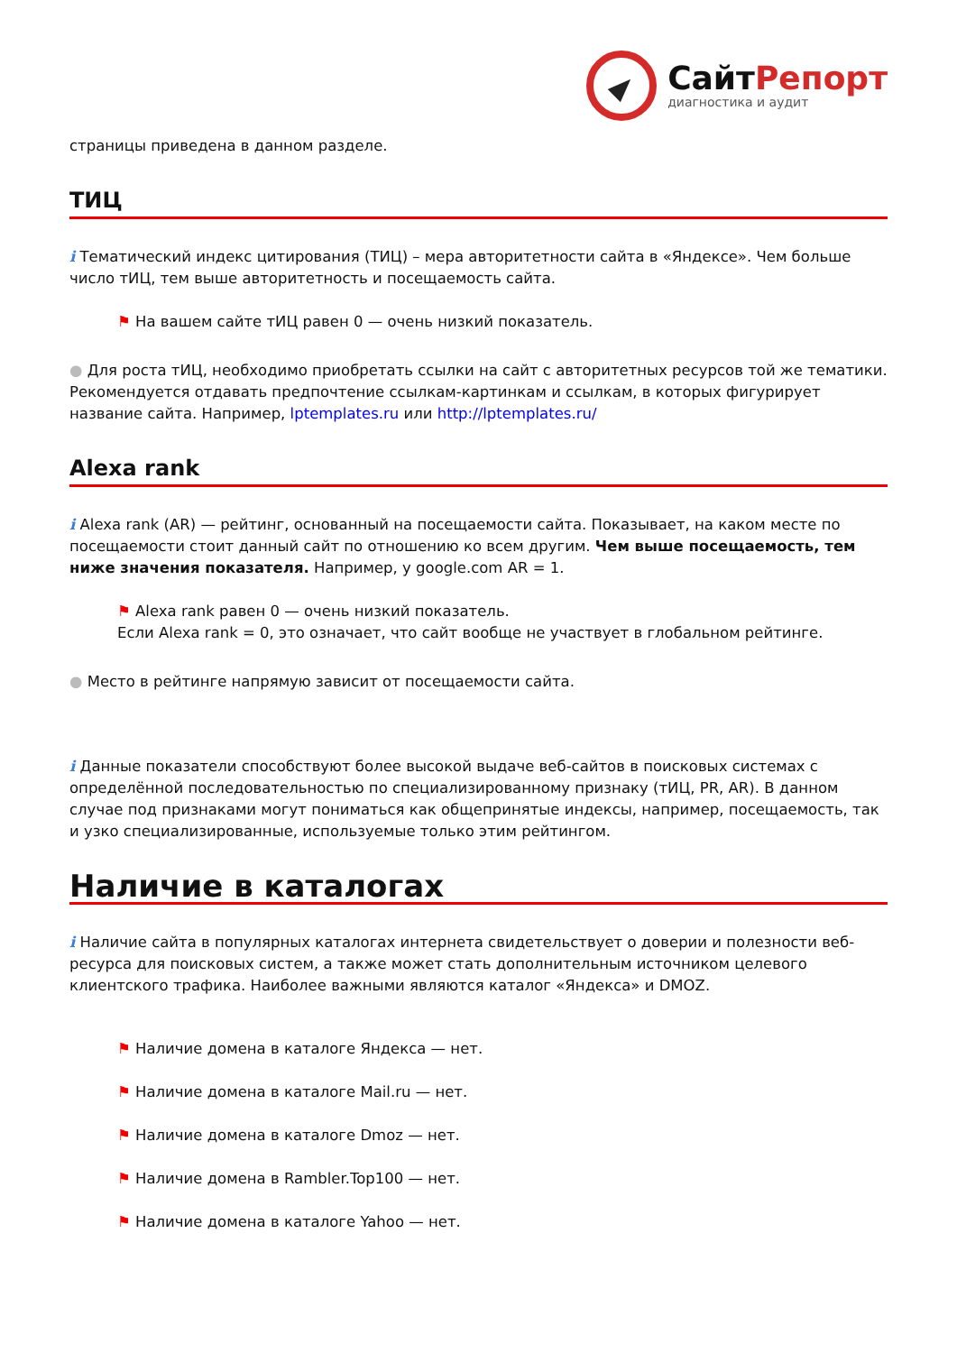СайтРепорт
диагностика и аудит
страницы приведена в данном разделе.
ТИЦ
i Тематический индекс цитирования (ТИЦ) – мера авторитетности сайта в «Яндексе». Чем больше число тИЦ, тем выше авторитетность и посещаемость сайта.
⚑ На вашем сайте тИЦ равен 0 — очень низкий показатель.
● Для роста тИЦ, необходимо приобретать ссылки на сайт с авторитетных ресурсов той же тематики. Рекомендуется отдавать предпочтение ссылкам-картинкам и ссылкам, в которых фигурирует название сайта. Например, lptemplates.ru или http://lptemplates.ru/
Alexa rank
i Alexa rank (AR) — рейтинг, основанный на посещаемости сайта. Показывает, на каком месте по посещаемости стоит данный сайт по отношению ко всем другим. Чем выше посещаемость, тем ниже значения показателя. Например, у google.com AR = 1.
⚑ Alexa rank равен 0 — очень низкий показатель.
Если Alexa rank = 0, это означает, что сайт вообще не участвует в глобальном рейтинге.
● Место в рейтинге напрямую зависит от посещаемости сайта.
i Данные показатели способствуют более высокой выдаче веб-сайтов в поисковых системах с определённой последовательностью по специализированному признаку (тИЦ, PR, AR). В данном случае под признаками могут пониматься как общепринятые индексы, например, посещаемость, так и узко специализированные, используемые только этим рейтингом.
Наличие в каталогах
i Наличие сайта в популярных каталогах интернета свидетельствует о доверии и полезности веб-ресурса для поисковых систем, а также может стать дополнительным источником целевого клиентского трафика. Наиболее важными являются каталог «Яндекса» и DMOZ.
⚑ Наличие домена в каталоге Яндекса — нет.
⚑ Наличие домена в каталоге Mail.ru — нет.
⚑ Наличие домена в каталоге Dmoz — нет.
⚑ Наличие домена в Rambler.Top100 — нет.
⚑ Наличие домена в каталоге Yahoo — нет.